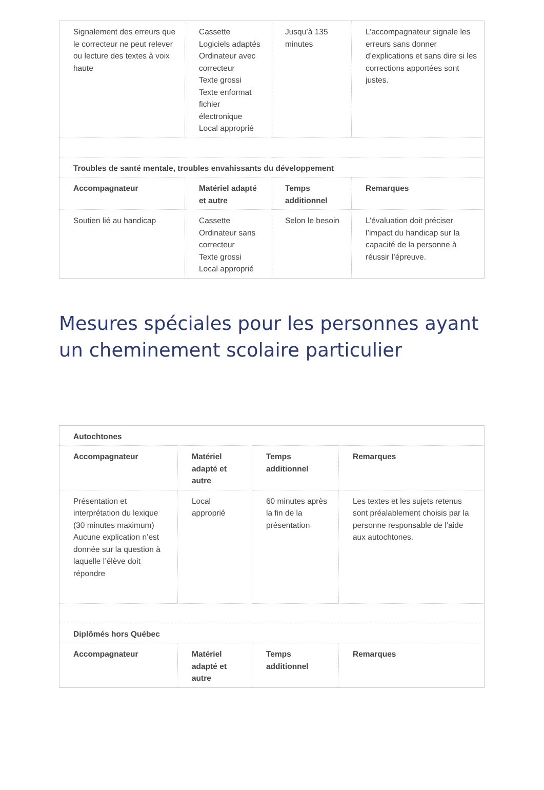| Signalement des erreurs que le correcteur ne peut relever ou lecture des textes à voix haute | Cassette Logiciels adaptés Ordinateur avec correcteur Texte grossi Texte enformat fichier électronique Local approprié | Jusqu’à 135 minutes | L’accompagnateur signale les erreurs sans donner d’explications et sans dire si les corrections apportées sont justes. |
| Troubles de santé mentale, troubles envahissants du développement | | | |
| Accompagnateur | Matériel adapté et autre | Temps additionnel | Remarques |
| Soutien lié au handicap | Cassette Ordinateur sans correcteur Texte grossi Local approprié | Selon le besoin | L’évaluation doit préciser l’impact du handicap sur la capacité de la personne à réussir l’épreuve. |
Mesures spéciales pour les personnes ayant un cheminement scolaire particulier
| Autochtones | | | |
| --- | --- | --- | --- |
| Accompagnateur | Matériel adapté et autre | Temps additionnel | Remarques |
| Présentation et interprétation du lexique (30 minutes maximum) Aucune explication n’est donnée sur la question à laquelle l’élève doit répondre | Local approprié | 60 minutes après la fin de la présentation | Les textes et les sujets retenus sont préalablement choisis par la personne responsable de l’aide aux autochtones. |
| Diplômés hors Québec | | | |
| Accompagnateur | Matériel adapté et autre | Temps additionnel | Remarques |